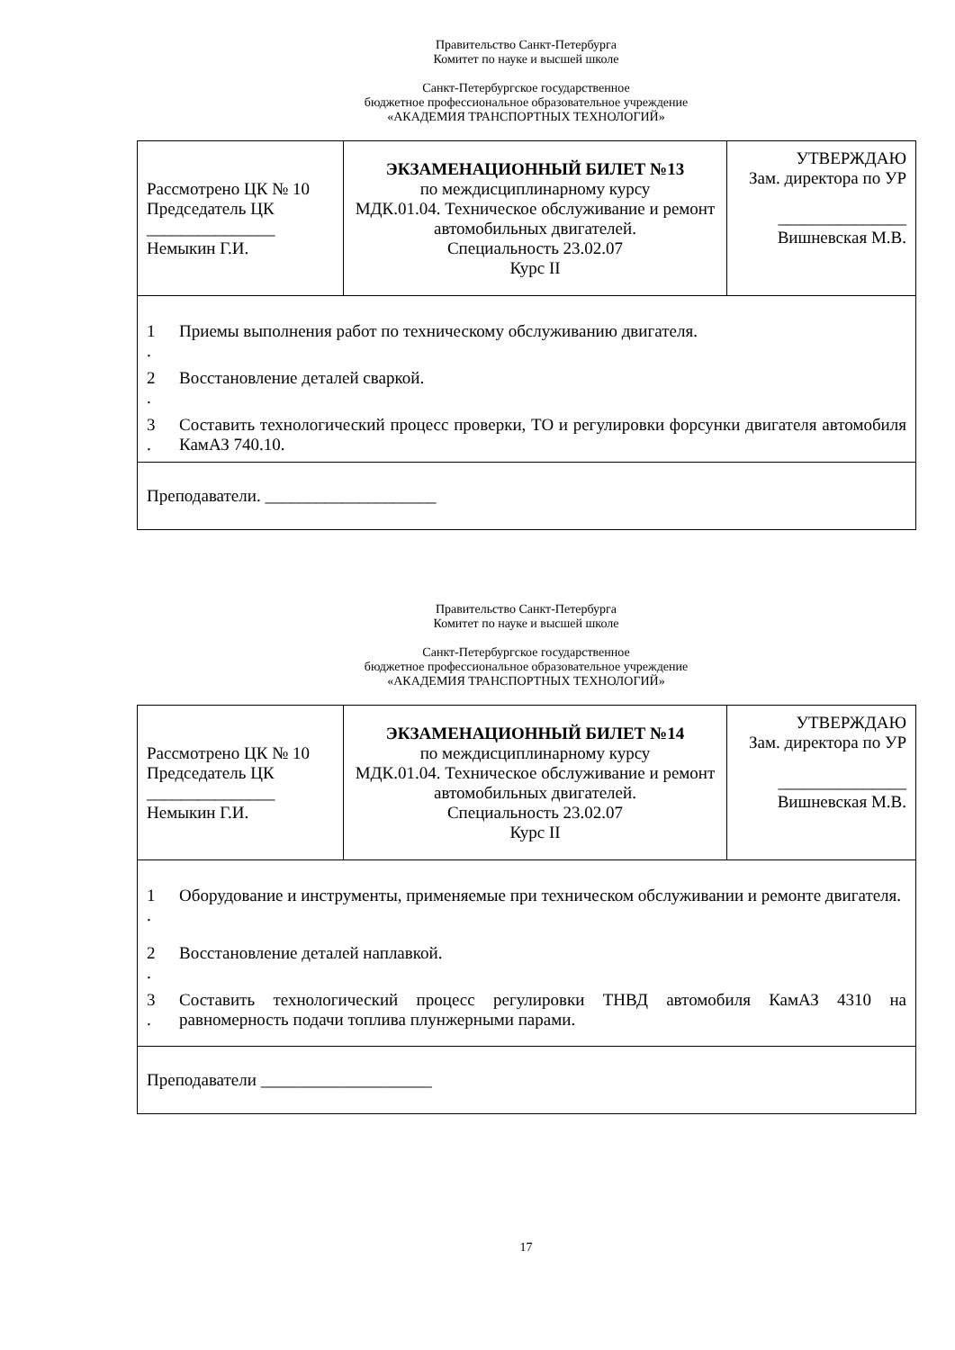Правительство Санкт-Петербурга
Комитет по науке и высшей школе
Санкт-Петербургское государственное
бюджетное профессиональное образовательное учреждение
«АКАДЕМИЯ ТРАНСПОРТНЫХ ТЕХНОЛОГИЙ»
| Рассмотрено ЦК № 10 Председатель ЦК _______________ Немыкин Г.И. | ЭКЗАМЕНАЦИОННЫЙ БИЛЕТ №13 по междисциплинарному курсу МДК.01.04. Техническое обслуживание и ремонт автомобильных двигателей. Специальность 23.02.07 Курс II | УТВЕРЖДАЮ Зам. директора по УР _______________ Вишневская М.В. |
| 1 . Приемы выполнения работ по техническому обслуживанию двигателя. 2 . Восстановление деталей сваркой. 3 . Составить технологический процесс проверки, ТО и регулировки форсунки двигателя автомобиля КамАЗ 740.10. | | |
| Преподаватели. ____________________ | | |
Правительство Санкт-Петербурга
Комитет по науке и высшей школе
Санкт-Петербургское государственное
бюджетное профессиональное образовательное учреждение
«АКАДЕМИЯ ТРАНСПОРТНЫХ ТЕХНОЛОГИЙ»
| Рассмотрено ЦК № 10 Председатель ЦК _______________ Немыкин Г.И. | ЭКЗАМЕНАЦИОННЫЙ БИЛЕТ №14 по междисциплинарному курсу МДК.01.04. Техническое обслуживание и ремонт автомобильных двигателей. Специальность 23.02.07 Курс II | УТВЕРЖДАЮ Зам. директора по УР _______________ Вишневская М.В. |
| 1 . Оборудование и инструменты, применяемые при техническом обслуживании и ремонте двигателя. 2 . Восстановление деталей наплавкой. 3 . Составить технологический процесс регулировки ТНВД автомобиля КамАЗ 4310 на равномерность подачи топлива плунжерными парами. | | |
| Преподаватели ____________________ | | |
17